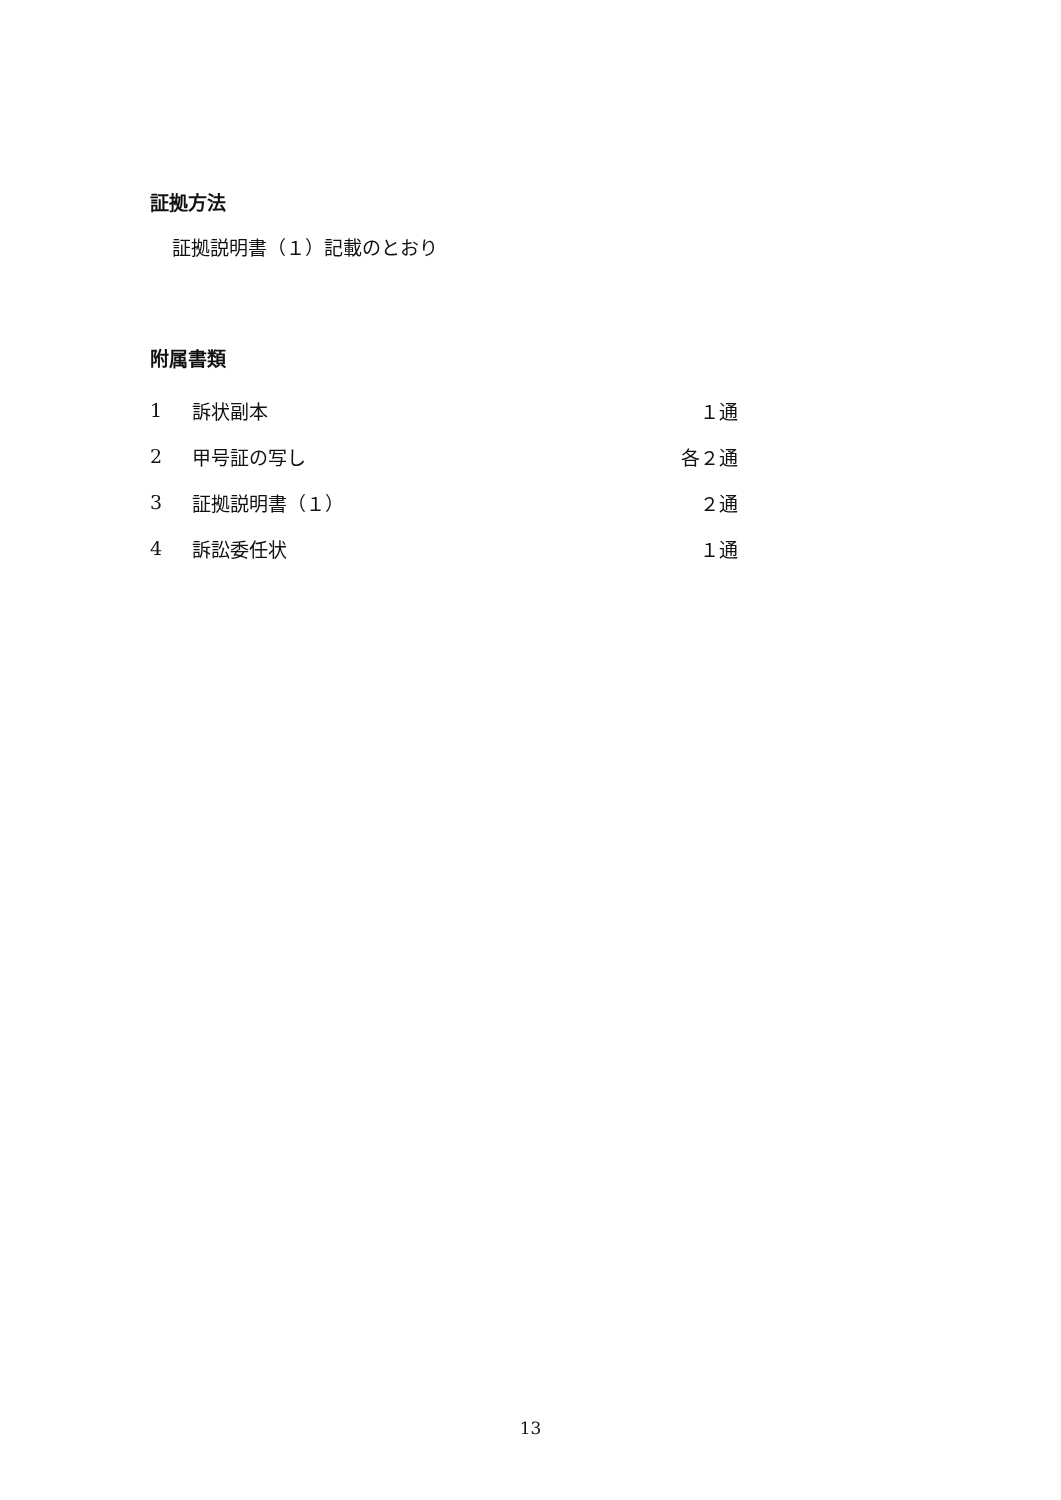証拠方法
証拠説明書（１）記載のとおり
附属書類
| 1 | 訴状副本 | １通 |
| 2 | 甲号証の写し | 各２通 |
| 3 | 証拠説明書（１） | ２通 |
| 4 | 訴訟委任状 | １通 |
13